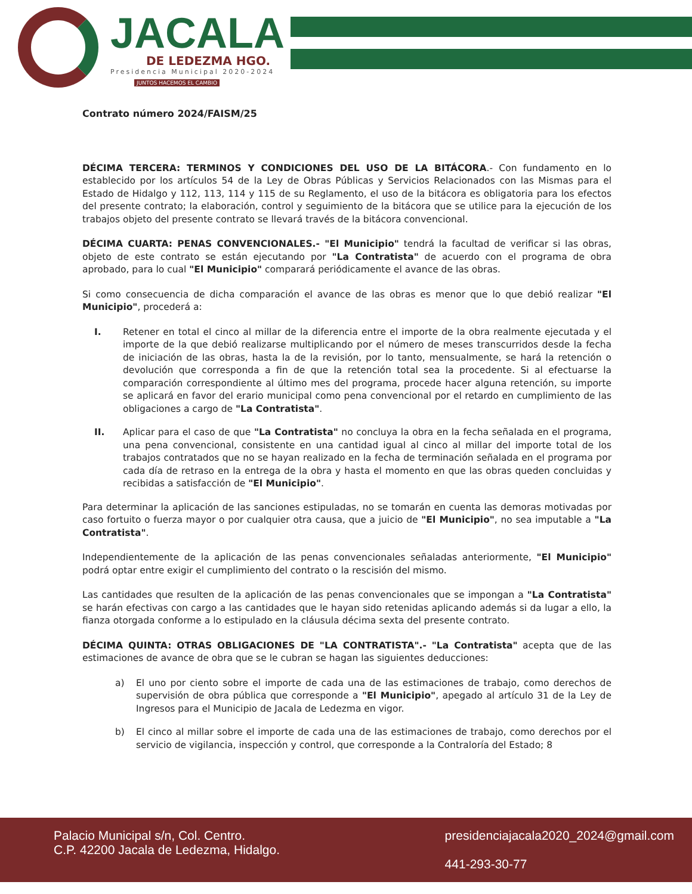JACALA
DE LEDEZMA HGO.
Presidencia Municipal 2020-2024
JUNTOS HACEMOS EL CAMBIO
Contrato número 2024/FAISM/25
DÉCIMA TERCERA: TERMINOS Y CONDICIONES DEL USO DE LA BITÁCORA.- Con fundamento en lo establecido por los artículos 54 de la Ley de Obras Públicas y Servicios Relacionados con las Mismas para el Estado de Hidalgo y 112, 113, 114 y 115 de su Reglamento, el uso de la bitácora es obligatoria para los efectos del presente contrato; la elaboración, control y seguimiento de la bitácora que se utilice para la ejecución de los trabajos objeto del presente contrato se llevará través de la bitácora convencional.
DÉCIMA CUARTA: PENAS CONVENCIONALES.- "El Municipio" tendrá la facultad de verificar si las obras, objeto de este contrato se están ejecutando por "La Contratista" de acuerdo con el programa de obra aprobado, para lo cual "El Municipio" comparará periódicamente el avance de las obras.
Si como consecuencia de dicha comparación el avance de las obras es menor que lo que debió realizar "El Municipio", procederá a:
I. Retener en total el cinco al millar de la diferencia entre el importe de la obra realmente ejecutada y el importe de la que debió realizarse multiplicando por el número de meses transcurridos desde la fecha de iniciación de las obras, hasta la de la revisión, por lo tanto, mensualmente, se hará la retención o devolución que corresponda a fin de que la retención total sea la procedente. Si al efectuarse la comparación correspondiente al último mes del programa, procede hacer alguna retención, su importe se aplicará en favor del erario municipal como pena convencional por el retardo en cumplimiento de las obligaciones a cargo de "La Contratista".
II. Aplicar para el caso de que "La Contratista" no concluya la obra en la fecha señalada en el programa, una pena convencional, consistente en una cantidad igual al cinco al millar del importe total de los trabajos contratados que no se hayan realizado en la fecha de terminación señalada en el programa por cada día de retraso en la entrega de la obra y hasta el momento en que las obras queden concluidas y recibidas a satisfacción de "El Municipio".
Para determinar la aplicación de las sanciones estipuladas, no se tomarán en cuenta las demoras motivadas por caso fortuito o fuerza mayor o por cualquier otra causa, que a juicio de "El Municipio", no sea imputable a "La Contratista".
Independientemente de la aplicación de las penas convencionales señaladas anteriormente, "El Municipio" podrá optar entre exigir el cumplimiento del contrato o la rescisión del mismo.
Las cantidades que resulten de la aplicación de las penas convencionales que se impongan a "La Contratista" se harán efectivas con cargo a las cantidades que le hayan sido retenidas aplicando además si da lugar a ello, la fianza otorgada conforme a lo estipulado en la cláusula décima sexta del presente contrato.
DÉCIMA QUINTA: OTRAS OBLIGACIONES DE "LA CONTRATISTA".- "La Contratista" acepta que de las estimaciones de avance de obra que se le cubran se hagan las siguientes deducciones:
a) El uno por ciento sobre el importe de cada una de las estimaciones de trabajo, como derechos de supervisión de obra pública que corresponde a "El Municipio", apegado al artículo 31 de la Ley de Ingresos para el Municipio de Jacala de Ledezma en vigor.
b) El cinco al millar sobre el importe de cada una de las estimaciones de trabajo, como derechos por el servicio de vigilancia, inspección y control, que corresponde a la Contraloría del Estado; 8
Palacio Municipal s/n, Col. Centro.
C.P. 42200 Jacala de Ledezma, Hidalgo.
presidenciajacala2020_2024@gmail.com
441-293-30-77